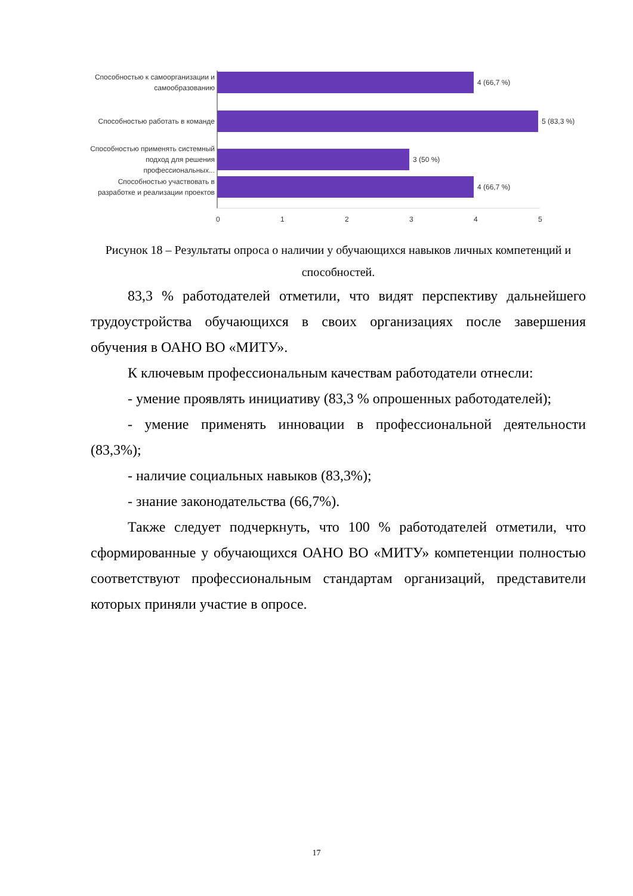Способностью к самоорганизации и самообразованию
4 (66,7 %)
Способностью работать в команде
5 (83,3 %)
Способностью применять системный подход для решения профессиональных...
3 (50 %)
Способностью участвовать в разработке и реализации проектов
4 (66,7 %)
0 1 2 3 4 5
Рисунок 18 – Результаты опроса о наличии у обучающихся навыков личных компетенций и способностей.
83,3 % работодателей отметили, что видят перспективу дальнейшего трудоустройства обучающихся в своих организациях после завершения обучения в ОАНО ВО «МИТУ».
К ключевым профессиональным качествам работодатели отнесли:
- умение проявлять инициативу (83,3 % опрошенных работодателей);
- умение применять инновации в профессиональной деятельности (83,3%);
- наличие социальных навыков (83,3%);
- знание законодательства (66,7%).
Также следует подчеркнуть, что 100 % работодателей отметили, что сформированные у обучающихся ОАНО ВО «МИТУ» компетенции полностью соответствуют профессиональным стандартам организаций, представители которых приняли участие в опросе.
17